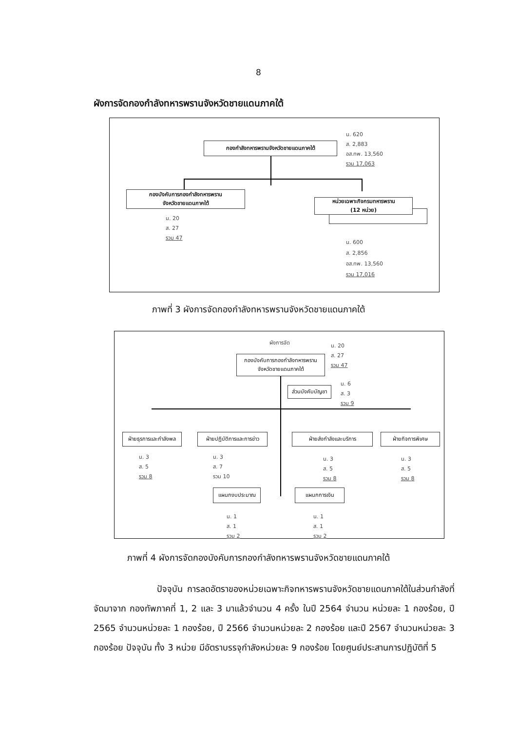8
ผังการจัดกองกำลังทหารพรานจังหวัดชายแดนภาคใต้
กองกำลังทหารพรานจังหวัดชายแดนภาคใต้
น. 620
ส. 2,883
อส.ทพ. 13,560
รวม 17,063
กองบังคับการกองกำลังทหารพราน
จังหวัดชายแดนภาคใต้
น. 20
ส. 27
รวม 47
หน่วยเฉพาะกิจกรมทหารพราน
(12 หน่วย)
น. 600
ส. 2,856
อส.ทพ. 13,560
รวม 17,016
ภาพที่ 3 ผังการจัดกองกำลังทหารพรานจังหวัดชายแดนภาคใต้
ผังการจัด
กองบังคับการกองกำลังทหารพราน
จังหวัดชายแดนภาคใต้
น. 20
ส. 27
รวม 47
ส่วนบังคับบัญชา
น. 6
ส. 3
รวม 9
ฝ่ายธุรการและกำลังพล
น. 3
ส. 5
รวม 8
ฝ่ายปฏิบัติการและการข่าว
น. 3
ส. 7
รวม 10
ฝ่ายส่งกำลังและบริการ
น. 3
ส. 5
รวม 8
ฝ่ายกิจการพิเศษ
น. 3
ส. 5
รวม 8
แผนกงบประมาณ
น. 1
ส. 1
รวม 2
แผนกการเงิน
น. 1
ส. 1
รวม 2
ภาพที่ 4 ผังการจัดกองบังคับการกองกำลังทหารพรานจังหวัดชายแดนภาคใต้
ปัจจุบัน การลดอัตราของหน่วยเฉพาะกิจทหารพรานจังหวัดชายแดนภาคใต้ในส่วนกำลังที่จัดมาจาก กองทัพภาคที่ 1, 2 และ 3 มาแล้วจำนวน 4 ครั้ง ในปี 2564 จำนวน หน่วยละ 1 กองร้อย, ปี 2565 จำนวนหน่วยละ 1 กองร้อย, ปี 2566 จำนวนหน่วยละ 2 กองร้อย และปี 2567 จำนวนหน่วยละ 3 กองร้อย ปัจจุบัน ทั้ง 3 หน่วย มีอัตราบรรจุกำลังหน่วยละ 9 กองร้อย โดยศูนย์ประสานการปฏิบัติที่ 5